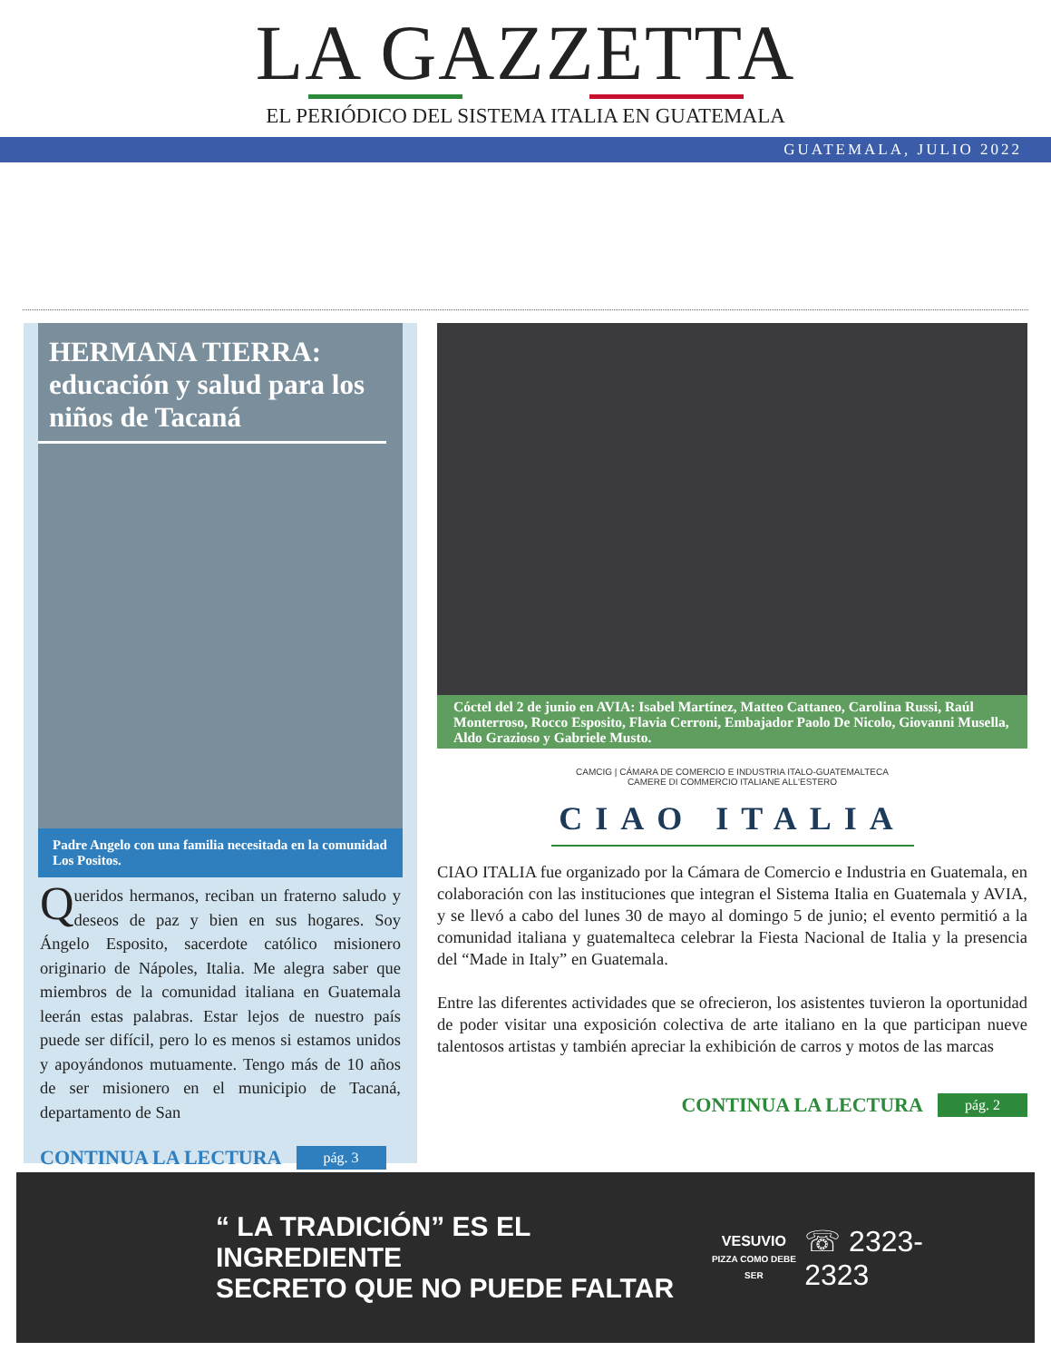LA GAZZETTA
EL PERIÓDICO DEL SISTEMA ITALIA EN GUATEMALA
GUATEMALA, JULIO 2022
HERMANA TIERRA: educación y salud para los niños de Tacaná
Padre Angelo con una familia necesitada en la comunidad Los Positos.
Queridos hermanos, reciban un fraterno saludo y deseos de paz y bien en sus hogares. Soy Ángelo Esposito, sacerdote católico misionero originario de Nápoles, Italia. Me alegra saber que miembros de la comunidad italiana en Guatemala leerán estas palabras. Estar lejos de nuestro país puede ser difícil, pero lo es menos si estamos unidos y apoyándonos mutuamente. Tengo más de 10 años de ser misionero en el municipio de Tacaná, departamento de San
CONTINUA LA LECTURA pág. 3
Cóctel del 2 de junio en AVIA: Isabel Martínez, Matteo Cattaneo, Carolina Russi, Raúl Monterroso, Rocco Esposito, Flavia Cerroni, Embajador Paolo De Nicolo, Giovanni Musella, Aldo Grazioso y Gabriele Musto.
CAMCIG | CÁMARA DE COMERCIO E INDUSTRIA ITALO-GUATEMALTECA
CAMERE DI COMMERCIO ITALIANE ALL'ESTERO
CIAO ITALIA
CIAO ITALIA fue organizado por la Cámara de Comercio e Industria en Guatemala, en colaboración con las instituciones que integran el Sistema Italia en Guatemala y AVIA, y se llevó a cabo del lunes 30 de mayo al domingo 5 de junio; el evento permitió a la comunidad italiana y guatemalteca celebrar la Fiesta Nacional de Italia y la presencia del “Made in Italy” en Guatemala.
Entre las diferentes actividades que se ofrecieron, los asistentes tuvieron la oportunidad de poder visitar una exposición colectiva de arte italiano en la que participan nueve talentosos artistas y también apreciar la exhibición de carros y motos de las marcas
CONTINUA LA LECTURA pág. 2
“ LA TRADICIÓN” ES EL INGREDIENTE
SECRETO QUE NO PUEDE FALTAR
VESUVIO
PIZZA COMO DEBE SER
☏ 2323-2323